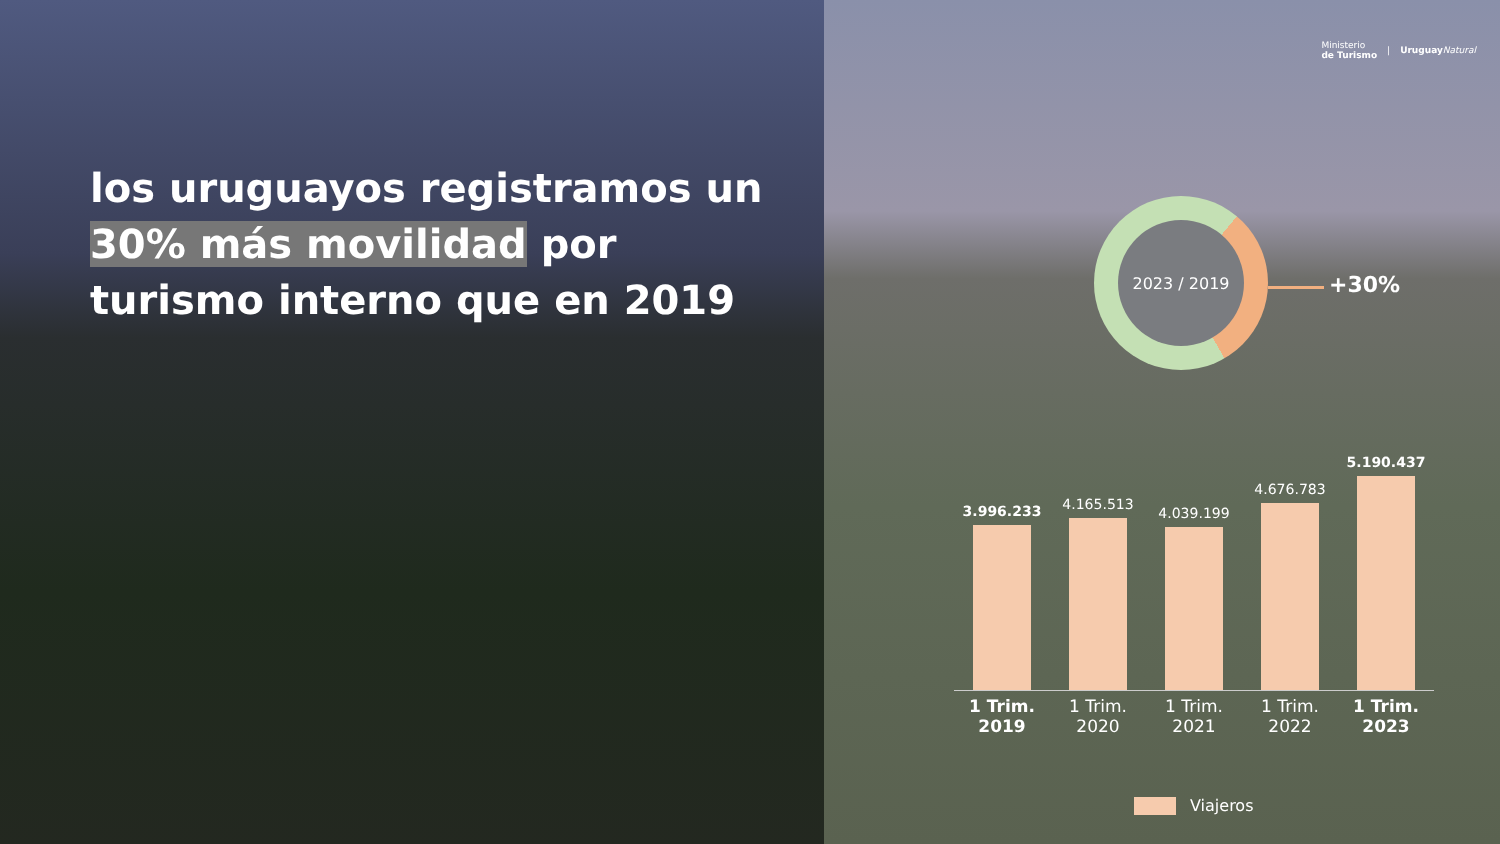los uruguayos registramos un
30% más movilidad por
turismo interno que en 2019
Ministerio
de Turismo
| Uruguay Natural
2023 / 2019
+30%
3.996.233
4.165.513
4.039.199
4.676.783
5.190.437
1 Trim.
2019
1 Trim.
2020
1 Trim.
2021
1 Trim.
2022
1 Trim.
2023
Viajeros